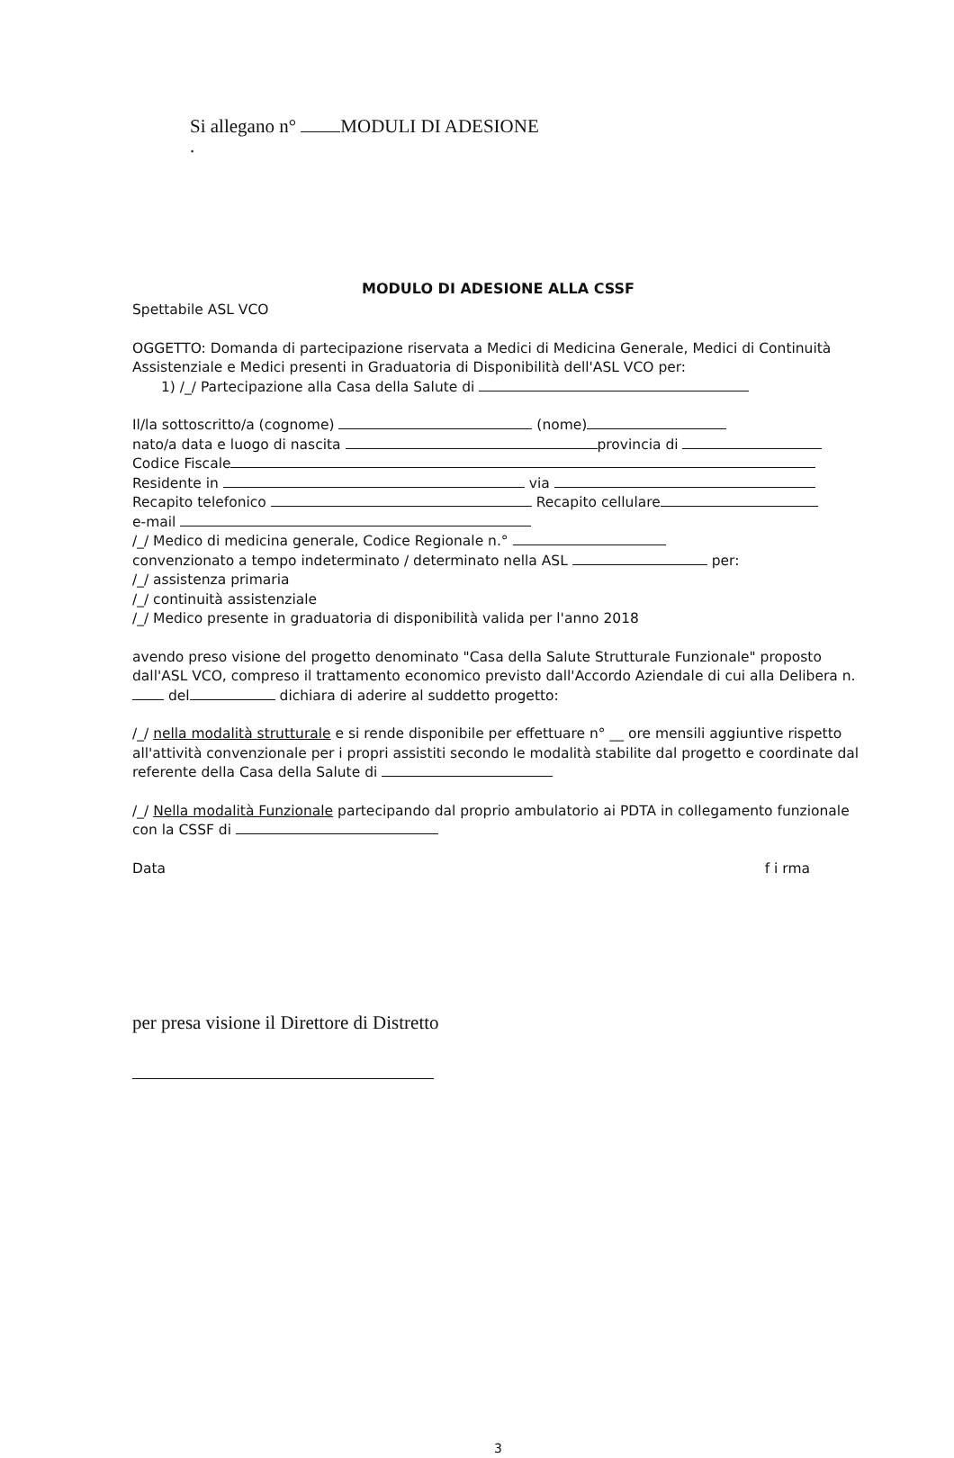Si allegano n° MODULI DI ADESIONE
.
MODULO DI ADESIONE ALLA CSSF
Spettabile ASL VCO
OGGETTO: Domanda di partecipazione riservata a Medici di Medicina Generale, Medici di Continuità Assistenziale e Medici presenti in Graduatoria di Disponibilità dell'ASL VCO per:
1) /_/ Partecipazione alla Casa della Salute di
Il/la sottoscritto/a (cognome) (nome)
nato/a data e luogo di nascita provincia di
Codice Fiscale
Residente in via
Recapito telefonico Recapito cellulare
e-mail
/_/ Medico di medicina generale, Codice Regionale n.°
convenzionato a tempo indeterminato / determinato nella ASL per:
/_/ assistenza primaria
/_/ continuità assistenziale
/_/ Medico presente in graduatoria di disponibilità valida per l'anno 2018
avendo preso visione del progetto denominato "Casa della Salute Strutturale Funzionale" proposto dall'ASL VCO, compreso il trattamento economico previsto dall'Accordo Aziendale di cui alla Delibera n. del dichiara di aderire al suddetto progetto:
/_/ nella modalità strutturale e si rende disponibile per effettuare n° __ ore mensili aggiuntive rispetto all'attività convenzionale per i propri assistiti secondo le modalità stabilite dal progetto e coordinate dal referente della Casa della Salute di
/_/ Nella modalità Funzionale partecipando dal proprio ambulatorio ai PDTA in collegamento funzionale con la CSSF di
Data f i rma
per presa visione il Direttore di Distretto
3